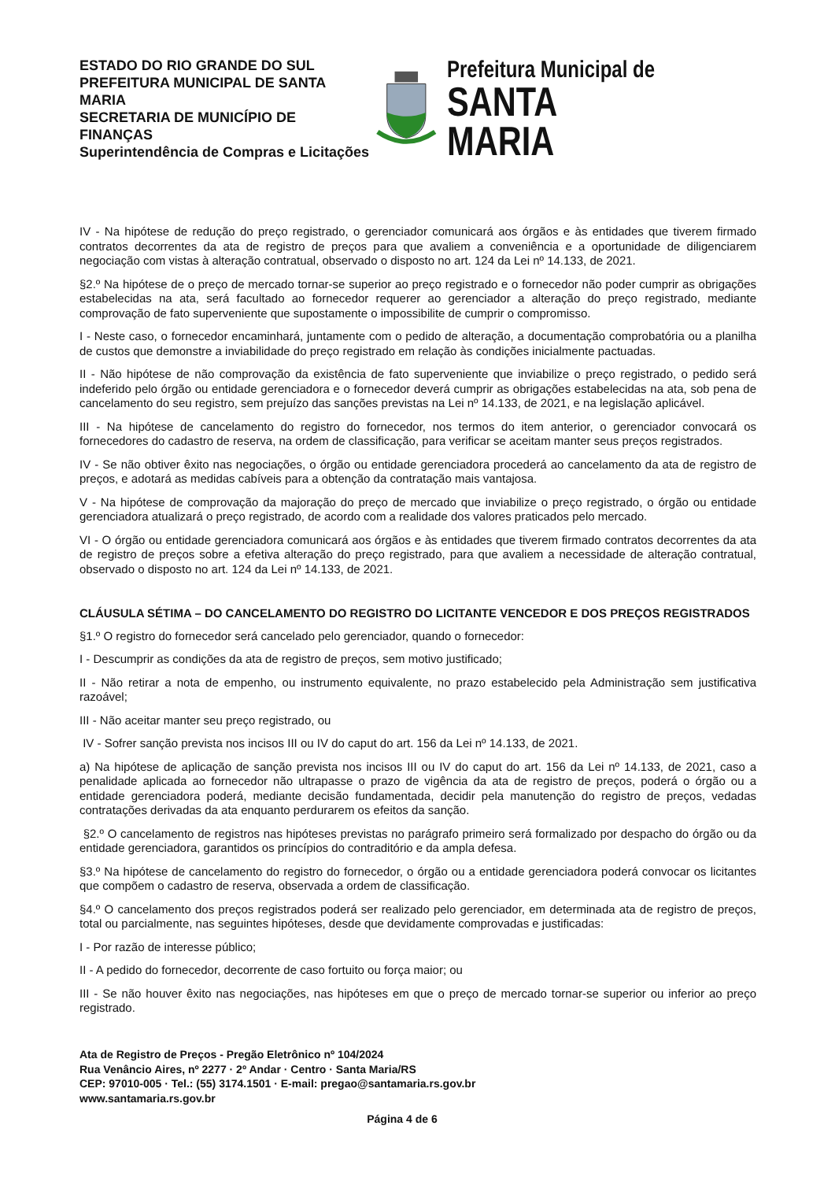ESTADO DO RIO GRANDE DO SUL
PREFEITURA MUNICIPAL DE SANTA MARIA
SECRETARIA DE MUNICÍPIO DE FINANÇAS
Superintendência de Compras e Licitações
Prefeitura Municipal de
SANTA MARIA
IV - Na hipótese de redução do preço registrado, o gerenciador comunicará aos órgãos e às entidades que tiverem firmado contratos decorrentes da ata de registro de preços para que avaliem a conveniência e a oportunidade de diligenciarem negociação com vistas à alteração contratual, observado o disposto no art. 124 da Lei nº 14.133, de 2021.
§2.º Na hipótese de o preço de mercado tornar-se superior ao preço registrado e o fornecedor não poder cumprir as obrigações estabelecidas na ata, será facultado ao fornecedor requerer ao gerenciador a alteração do preço registrado, mediante comprovação de fato superveniente que supostamente o impossibilite de cumprir o compromisso.
I - Neste caso, o fornecedor encaminhará, juntamente com o pedido de alteração, a documentação comprobatória ou a planilha de custos que demonstre a inviabilidade do preço registrado em relação às condições inicialmente pactuadas.
II - Não hipótese de não comprovação da existência de fato superveniente que inviabilize o preço registrado, o pedido será indeferido pelo órgão ou entidade gerenciadora e o fornecedor deverá cumprir as obrigações estabelecidas na ata, sob pena de cancelamento do seu registro, sem prejuízo das sanções previstas na Lei nº 14.133, de 2021, e na legislação aplicável.
III - Na hipótese de cancelamento do registro do fornecedor, nos termos do item anterior, o gerenciador convocará os fornecedores do cadastro de reserva, na ordem de classificação, para verificar se aceitam manter seus preços registrados.
IV - Se não obtiver êxito nas negociações, o órgão ou entidade gerenciadora procederá ao cancelamento da ata de registro de preços, e adotará as medidas cabíveis para a obtenção da contratação mais vantajosa.
V - Na hipótese de comprovação da majoração do preço de mercado que inviabilize o preço registrado, o órgão ou entidade gerenciadora atualizará o preço registrado, de acordo com a realidade dos valores praticados pelo mercado.
VI - O órgão ou entidade gerenciadora comunicará aos órgãos e às entidades que tiverem firmado contratos decorrentes da ata de registro de preços sobre a efetiva alteração do preço registrado, para que avaliem a necessidade de alteração contratual, observado o disposto no art. 124 da Lei nº 14.133, de 2021.
CLÁUSULA SÉTIMA – DO CANCELAMENTO DO REGISTRO DO LICITANTE VENCEDOR E DOS PREÇOS REGISTRADOS
§1.º O registro do fornecedor será cancelado pelo gerenciador, quando o fornecedor:
I - Descumprir as condições da ata de registro de preços, sem motivo justificado;
II - Não retirar a nota de empenho, ou instrumento equivalente, no prazo estabelecido pela Administração sem justificativa razoável;
III - Não aceitar manter seu preço registrado, ou
IV - Sofrer sanção prevista nos incisos III ou IV do caput do art. 156 da Lei nº 14.133, de 2021.
a) Na hipótese de aplicação de sanção prevista nos incisos III ou IV do caput do art. 156 da Lei nº 14.133, de 2021, caso a penalidade aplicada ao fornecedor não ultrapasse o prazo de vigência da ata de registro de preços, poderá o órgão ou a entidade gerenciadora poderá, mediante decisão fundamentada, decidir pela manutenção do registro de preços, vedadas contratações derivadas da ata enquanto perdurarem os efeitos da sanção.
§2.º O cancelamento de registros nas hipóteses previstas no parágrafo primeiro será formalizado por despacho do órgão ou da entidade gerenciadora, garantidos os princípios do contraditório e da ampla defesa.
§3.º Na hipótese de cancelamento do registro do fornecedor, o órgão ou a entidade gerenciadora poderá convocar os licitantes que compõem o cadastro de reserva, observada a ordem de classificação.
§4.º O cancelamento dos preços registrados poderá ser realizado pelo gerenciador, em determinada ata de registro de preços, total ou parcialmente, nas seguintes hipóteses, desde que devidamente comprovadas e justificadas:
I - Por razão de interesse público;
II - A pedido do fornecedor, decorrente de caso fortuito ou força maior; ou
III - Se não houver êxito nas negociações, nas hipóteses em que o preço de mercado tornar-se superior ou inferior ao preço registrado.
Ata de Registro de Preços - Pregão Eletrônico nº 104/2024
Rua Venâncio Aires, nº 2277 · 2º Andar · Centro · Santa Maria/RS
CEP: 97010-005 · Tel.: (55) 3174.1501 · E-mail: pregao@santamaria.rs.gov.br
www.santamaria.rs.gov.br
Página 4 de 6